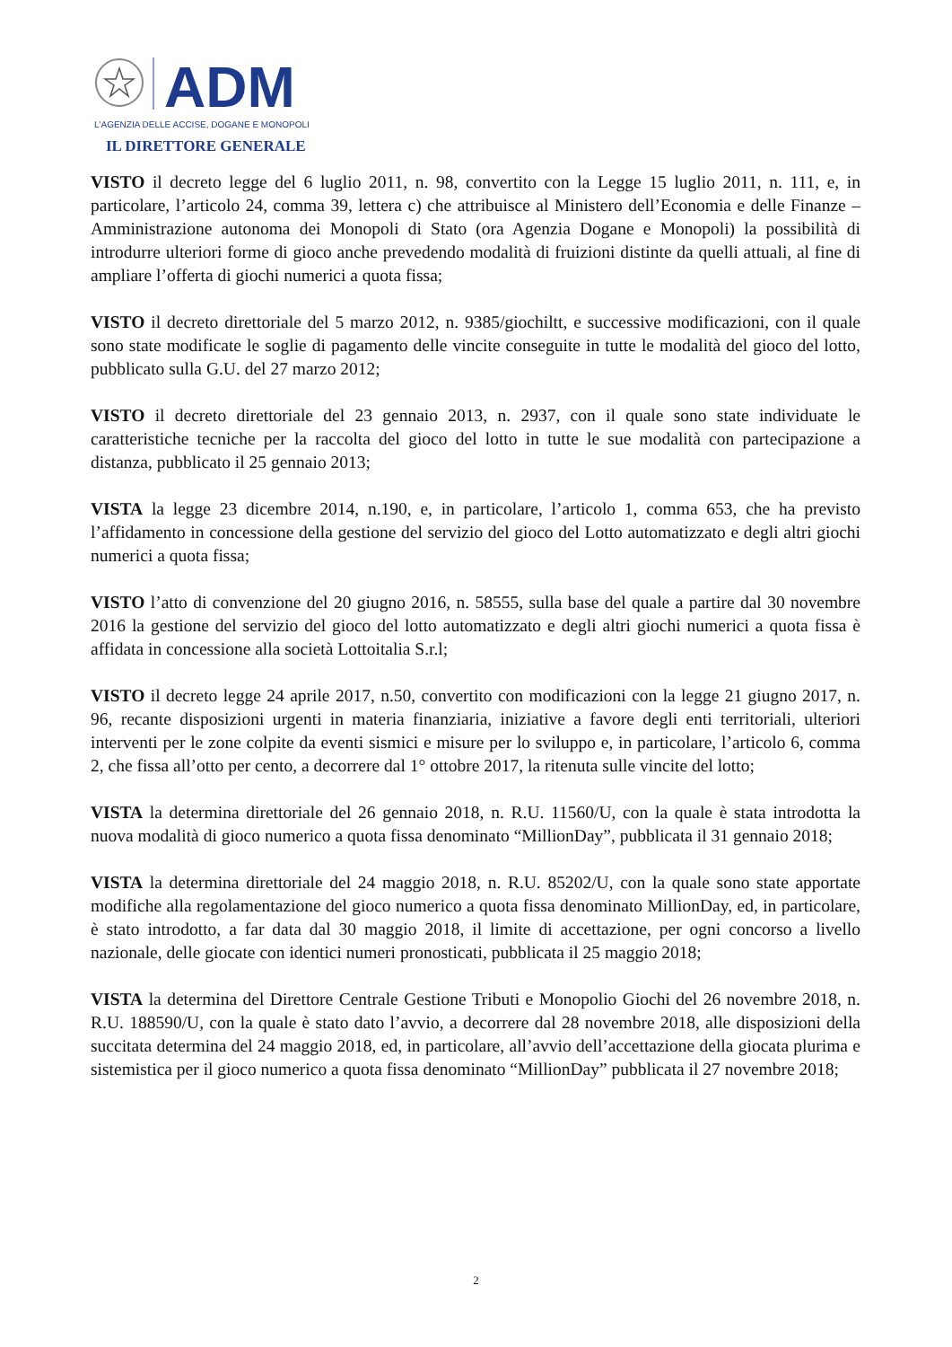ADM
L'AGENZIA DELLE ACCISE, DOGANE E MONOPOLI
IL DIRETTORE GENERALE
VISTO il decreto legge del 6 luglio 2011, n. 98, convertito con la Legge 15 luglio 2011, n. 111, e, in particolare, l’articolo 24, comma 39, lettera c) che attribuisce al Ministero dell’Economia e delle Finanze – Amministrazione autonoma dei Monopoli di Stato (ora Agenzia Dogane e Monopoli) la possibilità di introdurre ulteriori forme di gioco anche prevedendo modalità di fruizioni distinte da quelli attuali, al fine di ampliare l’offerta di giochi numerici a quota fissa;
VISTO il decreto direttoriale del 5 marzo 2012, n. 9385/giochiltt, e successive modificazioni, con il quale sono state modificate le soglie di pagamento delle vincite conseguite in tutte le modalità del gioco del lotto, pubblicato sulla G.U. del 27 marzo 2012;
VISTO il decreto direttoriale del 23 gennaio 2013, n. 2937, con il quale sono state individuate le caratteristiche tecniche per la raccolta del gioco del lotto in tutte le sue modalità con partecipazione a distanza, pubblicato il 25 gennaio 2013;
VISTA la legge 23 dicembre 2014, n.190, e, in particolare, l’articolo 1, comma 653, che ha previsto l’affidamento in concessione della gestione del servizio del gioco del Lotto automatizzato e degli altri giochi numerici a quota fissa;
VISTO l’atto di convenzione del 20 giugno 2016, n. 58555, sulla base del quale a partire dal 30 novembre 2016 la gestione del servizio del gioco del lotto automatizzato e degli altri giochi numerici a quota fissa è affidata in concessione alla società Lottoitalia S.r.l;
VISTO il decreto legge 24 aprile 2017, n.50, convertito con modificazioni con la legge 21 giugno 2017, n. 96, recante disposizioni urgenti in materia finanziaria, iniziative a favore degli enti territoriali, ulteriori interventi per le zone colpite da eventi sismici e misure per lo sviluppo e, in particolare, l’articolo 6, comma 2, che fissa all’otto per cento, a decorrere dal 1° ottobre 2017, la ritenuta sulle vincite del lotto;
VISTA la determina direttoriale del 26 gennaio 2018, n. R.U. 11560/U, con la quale è stata introdotta la nuova modalità di gioco numerico a quota fissa denominato “MillionDay”, pubblicata il 31 gennaio 2018;
VISTA la determina direttoriale del 24 maggio 2018, n. R.U. 85202/U, con la quale sono state apportate modifiche alla regolamentazione del gioco numerico a quota fissa denominato MillionDay, ed, in particolare, è stato introdotto, a far data dal 30 maggio 2018, il limite di accettazione, per ogni concorso a livello nazionale, delle giocate con identici numeri pronosticati, pubblicata il 25 maggio 2018;
VISTA la determina del Direttore Centrale Gestione Tributi e Monopolio Giochi del 26 novembre 2018, n. R.U. 188590/U, con la quale è stato dato l’avvio, a decorrere dal 28 novembre 2018, alle disposizioni della succitata determina del 24 maggio 2018, ed, in particolare, all’avvio dell’accettazione della giocata plurima e sistemistica per il gioco numerico a quota fissa denominato “MillionDay” pubblicata il 27 novembre 2018;
2